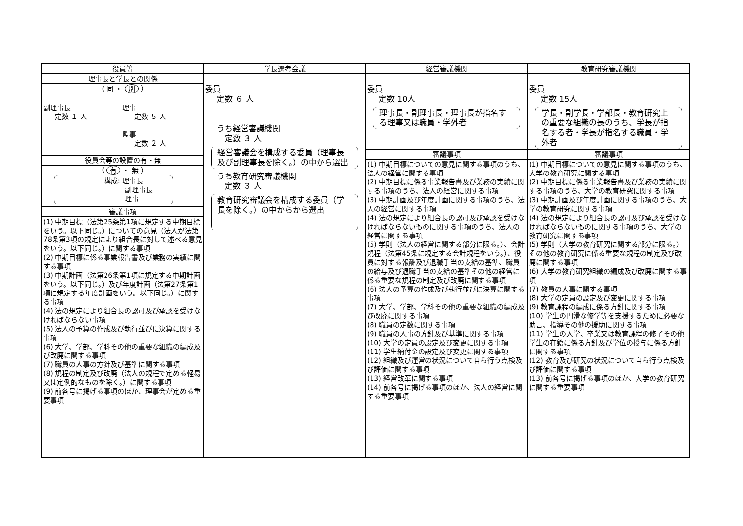| 役員等 | 学長選考会議 | 経営審議機関 | 教育研究審議機関 |
| --- | --- | --- | --- |
| 理事長と学長との関係 （ 同 ・ 別 ） 副理事長 定数 １ 人 理事 定数 ５ 人 監事 定数 ２ 人 役員会等の設置の有・無 （ 有 ・ 無 ） 構成: 理事長 副理事長 理事 審議事項 (1) 中期目標（法第25条第1項に規定する中期目標をいう。以下同じ。）についての意見（法人が法第78条第3項の規定により組合長に対して述べる意見をいう。以下同じ。）に関する事項 (2) 中期目標に係る事業報告書及び業務の実績に関する事項 (3) 中期計画（法第26条第1項に規定する中期計画をいう。以下同じ。）及び年度計画（法第27条第1項に規定する年度計画をいう。以下同じ。）に関する事項 (4) 法の規定により組合長の認可及び承認を受けなければならない事項 (5) 法人の予算の作成及び執行並びに決算に関する事項 (6) 大学、学部、学科その他の重要な組織の編成及び改廃に関する事項 (7) 職員の人事の方針及び基準に関する事項 (8) 規程の制定及び改廃（法人の規程で定める軽易又は定例的なものを除く。）に関する事項 (9) 前各号に掲げる事項のほか、理事会が定める重要事項 | 委員 定数 ６ 人 うち経営審議機関 定数 ３ 人 経営審議会を構成する委員（理事長及び副理事長を除く。）の中から選出 うち教育研究審議機関 定数 ３ 人 教育研究審議会を構成する委員（学長を除く。）の中からから選出 | 委員 定数 10人 理事長・副理事長・理事長が指名する理事又は職員・学外者 審議事項 (1) 中期目標についての意見に関する事項のうち、法人の経営に関する事項 (2) 中期目標に係る事業報告書及び業務の実績に関する事項のうち、法人の経営に関する事項 (3) 中期計画及び年度計画に関する事項のうち、法人の経営に関する事項 (4) 法の規定により組合長の認可及び承認を受けなければならないものに関する事項のうち、法人の経営に関する事項 (5) 学則（法人の経営に関する部分に限る。）、会計規程（法第45条に規定する会計規程をいう。）、役員に対する報酬及び退職手当の支給の基準、職員の給与及び退職手当の支給の基準その他の経営に係る重要な規程の制定及び改廃に関する事項 (6) 法人の予算の作成及び執行並びに決算に関する事項 (7) 大学、学部、学科その他の重要な組織の編成及び改廃に関する事項 (8) 職員の定数に関する事項 (9) 職員の人事の方針及び基準に関する事項 (10) 大学の定員の設定及び変更に関する事項 (11) 学生納付金の設定及び変更に関する事項 (12) 組織及び運営の状況について自ら行う点検及び評価に関する事項 (13) 経営改革に関する事項 (14) 前各号に掲げる事項のほか、法人の経営に関する重要事項 | 委員 定数 15人 学長・副学長・学部長・教育研究上の重要な組織の長のうち、学長が指名する者・学長が指名する職員・学外者 審議事項 (1) 中期目標についての意見に関する事項のうち、大学の教育研究に関する事項 (2) 中期目標に係る事業報告書及び業務の実績に関する事項のうち、大学の教育研究に関する事項 (3) 中期計画及び年度計画に関する事項のうち、大学の教育研究に関する事項 (4) 法の規定により組合長の認可及び承認を受けなければならないものに関する事項のうち、大学の教育研究に関する事項 (5) 学則（大学の教育研究に関する部分に限る。）その他の教育研究に係る重要な規程の制定及び改廃に関する事項 (6) 大学の教育研究組織の編成及び改廃に関する事項 (7) 教員の人事に関する事項 (8) 大学の定員の設定及び変更に関する事項 (9) 教育課程の編成に係る方針に関する事項 (10) 学生の円滑な修学等を支援するために必要な助言、指導その他の援助に関する事項 (11) 学生の入学、卒業又は教育課程の修了その他学生の在籍に係る方針及び学位の授与に係る方針に関する事項 (12) 教育及び研究の状況について自ら行う点検及び評価に関する事項 (13) 前各号に掲げる事項のほか、大学の教育研究に関する重要事項 |